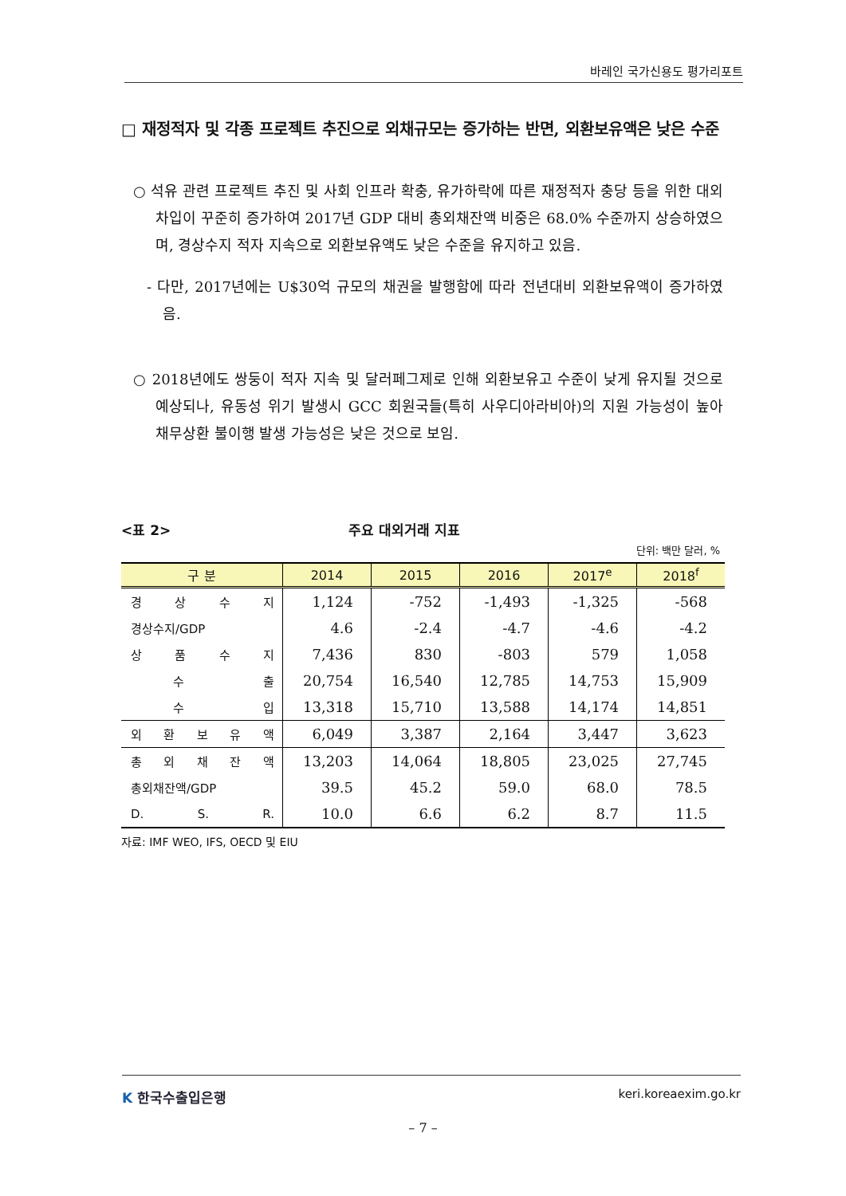바레인 국가신용도 평가리포트
□ 재정적자 및 각종 프로젝트 추진으로 외채규모는 증가하는 반면, 외환보유액은 낮은 수준
○ 석유 관련 프로젝트 추진 및 사회 인프라 확충, 유가하락에 따른 재정적자 충당 등을 위한 대외차입이 꾸준히 증가하여 2017년 GDP 대비 총외채잔액 비중은 68.0% 수준까지 상승하였으며, 경상수지 적자 지속으로 외환보유액도 낮은 수준을 유지하고 있음.
- 다만, 2017년에는 U$30억 규모의 채권을 발행함에 따라 전년대비 외환보유액이 증가하였음.
○ 2018년에도 쌍둥이 적자 지속 및 달러페그제로 인해 외환보유고 수준이 낮게 유지될 것으로 예상되나, 유동성 위기 발생시 GCC 회원국들(특히 사우디아라비아)의 지원 가능성이 높아 채무상환 불이행 발생 가능성은 낮은 것으로 보임.
<표 2> 주요 대외거래 지표
단위: 백만 달러, %
| 구 분 | 2014 | 2015 | 2016 | 2017<sup>e</sup> | 2018<sup>f</sup> |
| --- | --- | --- | --- | --- | --- |
| 경 상 수 지 | 1,124 | -752 | -1,493 | -1,325 | -568 |
| 경상수지/GDP | 4.6 | -2.4 | -4.7 | -4.6 | -4.2 |
| 상 품 수 지 | 7,436 | 830 | -803 | 579 | 1,058 |
| 수 출 | 20,754 | 16,540 | 12,785 | 14,753 | 15,909 |
| 수 입 | 13,318 | 15,710 | 13,588 | 14,174 | 14,851 |
| 외 환 보 유 액 | 6,049 | 3,387 | 2,164 | 3,447 | 3,623 |
| 총 외 채 잔 액 | 13,203 | 14,064 | 18,805 | 23,025 | 27,745 |
| 총외채잔액/GDP | 39.5 | 45.2 | 59.0 | 68.0 | 78.5 |
| D. S. R. | 10.0 | 6.6 | 6.2 | 8.7 | 11.5 |
자료: IMF WEO, IFS, OECD 및 EIU
K 한국수출입은행 keri.koreaexim.go.kr
– 7 –